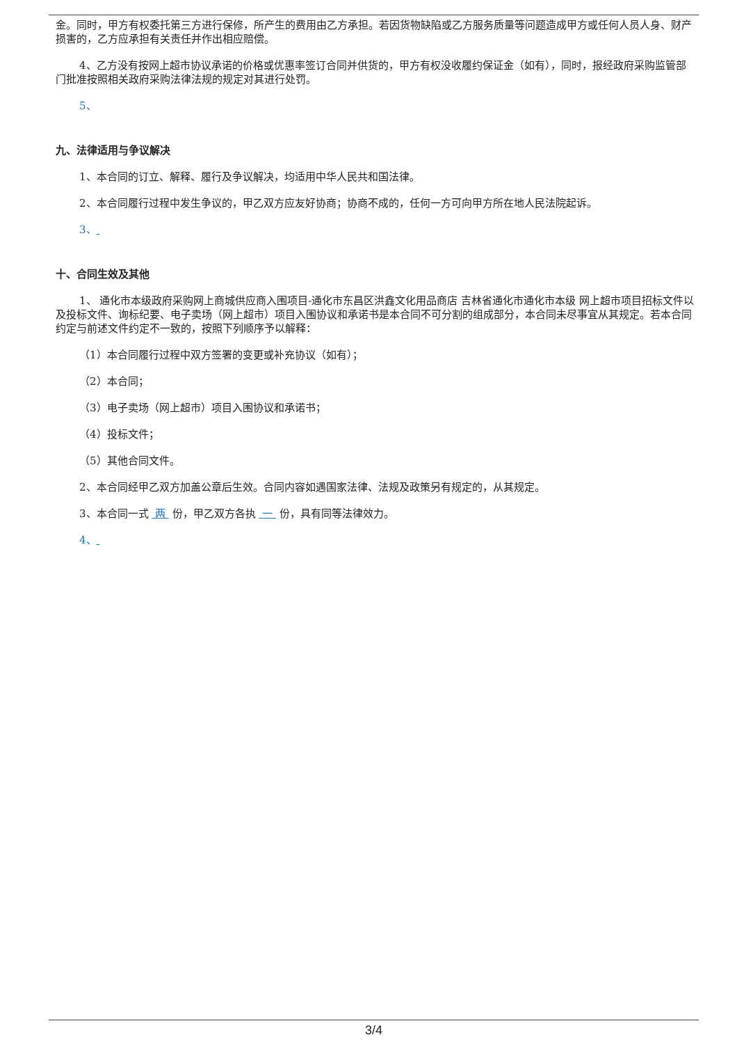金。同时，甲方有权委托第三方进行保修，所产生的费用由乙方承担。若因货物缺陷或乙方服务质量等问题造成甲方或任何人员人身、财产损害的，乙方应承担有关责任并作出相应赔偿。
4、乙方没有按网上超市协议承诺的价格或优惠率签订合同并供货的，甲方有权没收履约保证金（如有），同时，报经政府采购监管部门批准按照相关政府采购法律法规的规定对其进行处罚。
5、
九、法律适用与争议解决
1、本合同的订立、解释、履行及争议解决，均适用中华人民共和国法律。
2、本合同履行过程中发生争议的，甲乙双方应友好协商；协商不成的，任何一方可向甲方所在地人民法院起诉。
3、
十、合同生效及其他
1、 通化市本级政府采购网上商城供应商入围项目-通化市东昌区洪鑫文化用品商店 吉林省通化市通化市本级 网上超市项目招标文件以及投标文件、询标纪要、电子卖场（网上超市）项目入围协议和承诺书是本合同不可分割的组成部分，本合同未尽事宜从其规定。若本合同约定与前述文件约定不一致的，按照下列顺序予以解释：
（1）本合同履行过程中双方签署的变更或补充协议（如有）；
（2）本合同；
（3）电子卖场（网上超市）项目入围协议和承诺书；
（4）投标文件；
（5）其他合同文件。
2、本合同经甲乙双方加盖公章后生效。合同内容如遇国家法律、法规及政策另有规定的，从其规定。
3、本合同一式 两 份，甲乙双方各执 一 份，具有同等法律效力。
4、
3/4